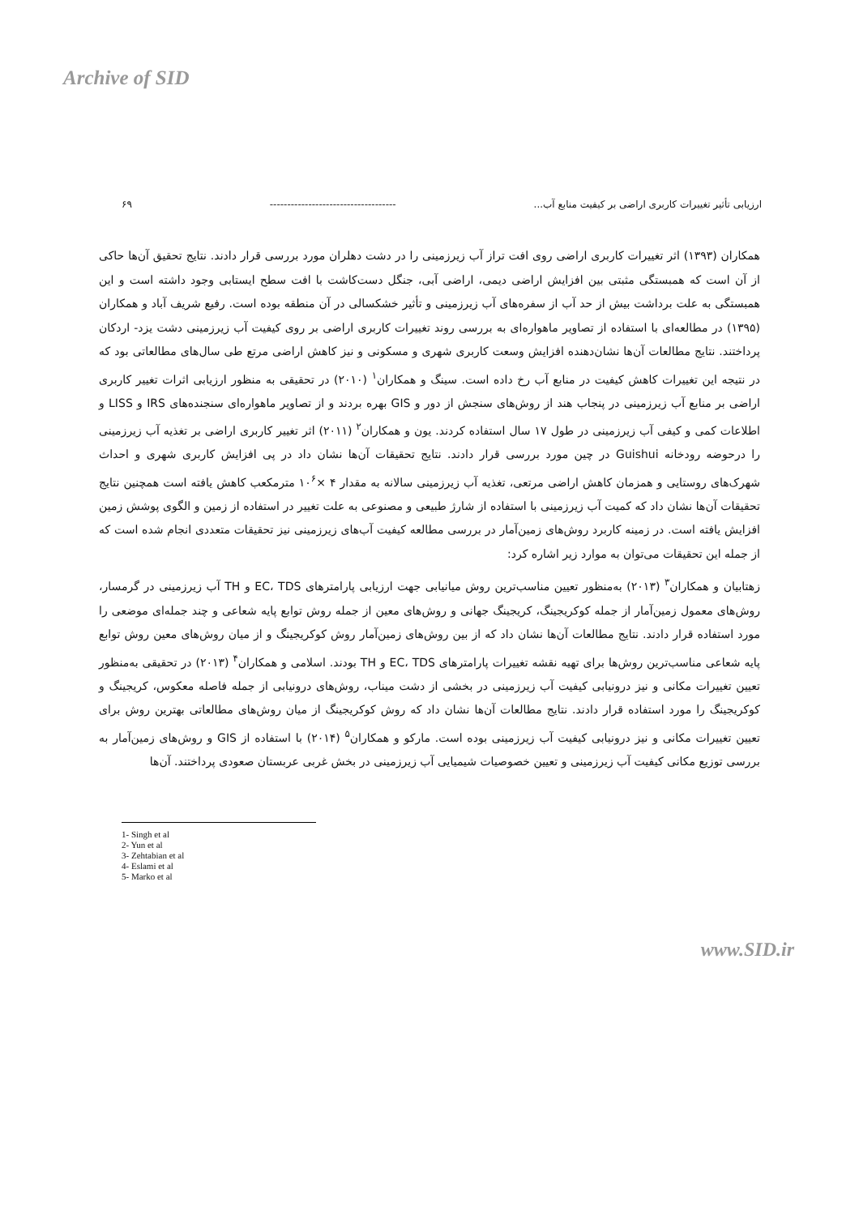Archive of SID
ارزیابی تأثیر تغییرات کاربری اراضی بر کیفیت منابع آب... ------------------------------------ ۶۹
همکاران (۱۳۹۳) اثر تغییرات کاربری اراضی روی افت تراز آب زیرزمینی را در دشت دهلران مورد بررسی قرار دادند. نتایج تحقیق آن‌ها حاکی از آن است که همبستگی مثبتی بین افزایش اراضی دیمی، اراضی آبی، جنگل دست‌کاشت با افت سطح ایستابی وجود داشته است و این همبستگی به علت برداشت بیش از حد آب از سفره‌های آب زیرزمینی و تأثیر خشکسالی در آن منطقه بوده است. رفیع شریف آباد و همکاران (۱۳۹۵) در مطالعه‌ای با استفاده از تصاویر ماهواره‌ای به بررسی روند تغییرات کاربری اراضی بر روی کیفیت آب زیرزمینی دشت یزد- اردکان پرداختند. نتایج مطالعات آن‌ها نشان‌دهنده افزایش وسعت کاربری شهری و مسکونی و نیز کاهش اراضی مرتع طی سال‌های مطالعاتی بود که در نتیجه این تغییرات کاهش کیفیت در منابع آب رخ داده است. سینگ و همکاران<sup>۱</sup> (۲۰۱۰) در تحقیقی به منظور ارزیابی اثرات تغییر کاربری اراضی بر منابع آب زیرزمینی در پنجاب هند از روش‌های سنجش از دور و GIS بهره بردند و از تصاویر ماهواره‌ای سنجنده‌های IRS و LISS و اطلاعات کمی و کیفی آب زیرزمینی در طول ۱۷ سال استفاده کردند. یون و همکاران<sup>۲</sup> (۲۰۱۱) اثر تغییر کاربری اراضی بر تغذیه آب زیرزمینی را درحوضه رودخانه Guishui در چین مورد بررسی قرار دادند. نتایج تحقیقات آن‌ها نشان داد در پی افزایش کاربری شهری و احداث شهرک‌های روستایی و همزمان کاهش اراضی مرتعی، تغذیه آب زیرزمینی سالانه به مقدار ۴ ×۱۰<sup>۶</sup> مترمکعب کاهش یافته است همچنین نتایج تحقیقات آن‌ها نشان داد که کمیت آب زیرزمینی با استفاده از شارژ طبیعی و مصنوعی به علت تغییر در استفاده از زمین و الگوی پوشش زمین افزایش یافته است. در زمینه کاربرد روش‌های زمین‌آمار در بررسی مطالعه کیفیت آب‌های زیرزمینی نیز تحقیقات متعددی انجام شده است که از جمله این تحقیقات می‌توان به موارد زیر اشاره کرد:
زهتابیان و همکاران<sup>۳</sup> (۲۰۱۳) به‌منظور تعیین مناسب‌ترین روش میانیابی جهت ارزیابی پارامترهای EC، TDS و TH آب زیرزمینی در گرمسار، روش‌های معمول زمین‌آمار از جمله کوکریجینگ، کریجینگ جهانی و روش‌های معین از جمله روش توابع پایه شعاعی و چند جمله‌ای موضعی را مورد استفاده قرار دادند. نتایج مطالعات آن‌ها نشان داد که از بین روش‌های زمین‌آمار روش کوکریجینگ و از میان روش‌های معین روش توابع پایه شعاعی مناسب‌ترین روش‌ها برای تهیه نقشه تغییرات پارامترهای EC، TDS و TH بودند. اسلامی و همکاران<sup>۴</sup> (۲۰۱۳) در تحقیقی به‌منظور تعیین تغییرات مکانی و نیز درونیابی کیفیت آب زیرزمینی در بخشی از دشت میناب، روش‌های درونیابی از جمله فاصله معکوس، کریجینگ و کوکریجینگ را مورد استفاده قرار دادند. نتایج مطالعات آن‌ها نشان داد که روش کوکریجینگ از میان روش‌های مطالعاتی بهترین روش برای تعیین تغییرات مکانی و نیز درونیابی کیفیت آب زیرزمینی بوده است. مارکو و همکاران<sup>۵</sup> (۲۰۱۴) با استفاده از GIS و روش‌های زمین‌آمار به بررسی توزیع مکانی کیفیت آب زیرزمینی و تعیین خصوصیات شیمیایی آب زیرزمینی در بخش غربی عربستان صعودی پرداختند. آن‌ها
1- Singh et al
2- Yun et al
3- Zehtabian et al
4- Eslami et al
5- Marko et al
www.SID.ir